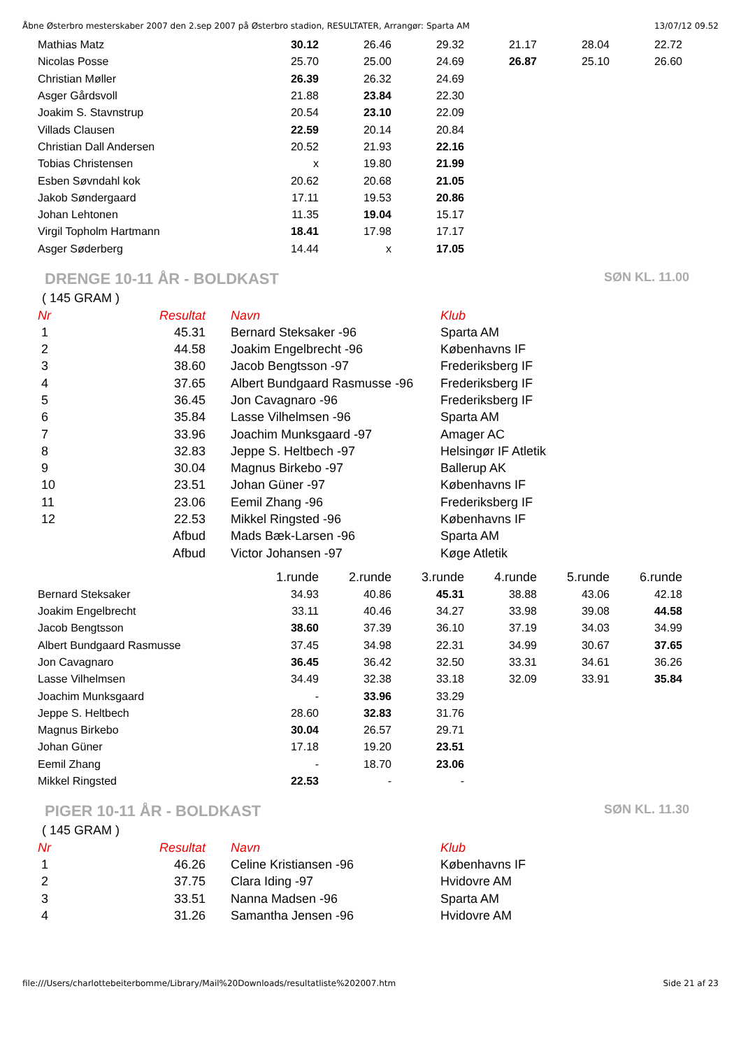Åbne Østerbro mesterskaber 2007 den 2.sep 2007 på Østerbro stadion, RESULTATER, Arrangør: Sparta AM 13/07/12 09.52
| Mathias Matz | 30.12 | 26.46 | 29.32 | 21.17 | 28.04 | 22.72 |
| Nicolas Posse | 25.70 | 25.00 | 24.69 | 26.87 | 25.10 | 26.60 |
| Christian Møller | 26.39 | 26.32 | 24.69 | | | |
| Asger Gårdsvoll | 21.88 | 23.84 | 22.30 | | | |
| Joakim S. Stavnstrup | 20.54 | 23.10 | 22.09 | | | |
| Villads Clausen | 22.59 | 20.14 | 20.84 | | | |
| Christian Dall Andersen | 20.52 | 21.93 | 22.16 | | | |
| Tobias Christensen | x | 19.80 | 21.99 | | | |
| Esben Søvndahl kok | 20.62 | 20.68 | 21.05 | | | |
| Jakob Søndergaard | 17.11 | 19.53 | 20.86 | | | |
| Johan Lehtonen | 11.35 | 19.04 | 15.17 | | | |
| Virgil Topholm Hartmann | 18.41 | 17.98 | 17.17 | | | |
| Asger Søderberg | 14.44 | x | 17.05 | | | |
DRENGE 10-11 ÅR - BOLDKAST SØN KL. 11.00
( 145 GRAM )
| Nr | Resultat | Navn | Klub |
| --- | --- | --- | --- |
| 1 | 45.31 | Bernard Steksaker -96 | Sparta AM |
| 2 | 44.58 | Joakim Engelbrecht -96 | Københavns IF |
| 3 | 38.60 | Jacob Bengtsson -97 | Frederiksberg IF |
| 4 | 37.65 | Albert Bundgaard Rasmusse -96 | Frederiksberg IF |
| 5 | 36.45 | Jon Cavagnaro -96 | Frederiksberg IF |
| 6 | 35.84 | Lasse Vilhelmsen -96 | Sparta AM |
| 7 | 33.96 | Joachim Munksgaard -97 | Amager AC |
| 8 | 32.83 | Jeppe S. Heltbech -97 | Helsingør IF Atletik |
| 9 | 30.04 | Magnus Birkebo -97 | Ballerup AK |
| 10 | 23.51 | Johan Güner -97 | Københavns IF |
| 11 | 23.06 | Eemil Zhang -96 | Frederiksberg IF |
| 12 | 22.53 | Mikkel Ringsted -96 | Københavns IF |
| | Afbud | Mads Bæk-Larsen -96 | Sparta AM |
| | Afbud | Victor Johansen -97 | Køge Atletik |
| | 1.runde | 2.runde | 3.runde | 4.runde | 5.runde | 6.runde |
| --- | --- | --- | --- | --- | --- | --- |
| Bernard Steksaker | 34.93 | 40.86 | 45.31 | 38.88 | 43.06 | 42.18 |
| Joakim Engelbrecht | 33.11 | 40.46 | 34.27 | 33.98 | 39.08 | 44.58 |
| Jacob Bengtsson | 38.60 | 37.39 | 36.10 | 37.19 | 34.03 | 34.99 |
| Albert Bundgaard Rasmusse | 37.45 | 34.98 | 22.31 | 34.99 | 30.67 | 37.65 |
| Jon Cavagnaro | 36.45 | 36.42 | 32.50 | 33.31 | 34.61 | 36.26 |
| Lasse Vilhelmsen | 34.49 | 32.38 | 33.18 | 32.09 | 33.91 | 35.84 |
| Joachim Munksgaard | - | 33.96 | 33.29 | | | |
| Jeppe S. Heltbech | 28.60 | 32.83 | 31.76 | | | |
| Magnus Birkebo | 30.04 | 26.57 | 29.71 | | | |
| Johan Güner | 17.18 | 19.20 | 23.51 | | | |
| Eemil Zhang | - | 18.70 | 23.06 | | | |
| Mikkel Ringsted | 22.53 | - | - | | | |
PIGER 10-11 ÅR - BOLDKAST SØN KL. 11.30
( 145 GRAM )
| Nr | Resultat | Navn | Klub |
| --- | --- | --- | --- |
| 1 | 46.26 | Celine Kristiansen -96 | Københavns IF |
| 2 | 37.75 | Clara Iding -97 | Hvidovre AM |
| 3 | 33.51 | Nanna Madsen -96 | Sparta AM |
| 4 | 31.26 | Samantha Jensen -96 | Hvidovre AM |
file:///Users/charlottebeiterbomme/Library/Mail%20Downloads/resultatliste%202007.htm Side 21 af 23